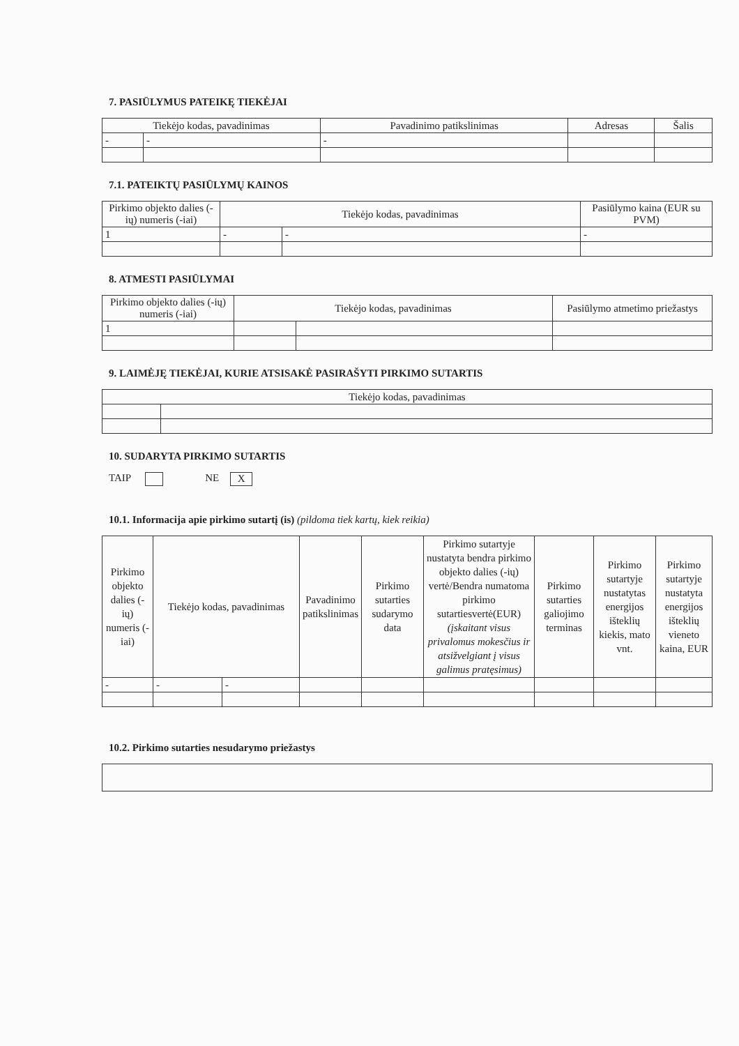7. PASIŪLYMUS PATEIKĘ TIEKĖJAI
| Tiekėjo kodas, pavadinimas | | Pavadinimo patikslinimas | Adresas | Šalis |
| --- | --- | --- | --- | --- |
| - | - | - | | |
7.1. PATEIKTŲ PASIŪLYMŲ KAINOS
| Pirkimo objekto dalies (-ių) numeris (-iai) | Tiekėjo kodas, pavadinimas | | Pasiūlymo kaina (EUR su PVM) |
| --- | --- | --- | --- |
| 1 | - | - | - |
8. ATMESTI PASIŪLYMAI
| Pirkimo objekto dalies (-ių) numeris (-iai) | Tiekėjo kodas, pavadinimas | | Pasiūlymo atmetimo priežastys |
| --- | --- | --- | --- |
| 1 | | | |
9. LAIMĖJĘ TIEKĖJAI, KURIE ATSISAKĖ PASIRAŠYTI PIRKIMO SUTARTIS
| Tiekėjo kodas, pavadinimas | |
| --- | --- |
10. SUDARYTA PIRKIMO SUTARTIS
TAIP NE X
10.1. Informacija apie pirkimo sutartį (is) (pildoma tiek kartų, kiek reikia)
| Pirkimo objekto dalies (-ių) numeris (-iai) | Tiekėjo kodas, pavadinimas | | Pavadinimo patikslinimas | Pirkimo sutarties sudarymo data | Pirkimo sutartyje nustatyta bendra pirkimo objekto dalies (-ių) vertė/Bendra numatoma pirkimo sutartiesvertė(EUR) (įskaitant visus privalomus mokesčius ir atsižvelgiant į visus galimus pratęsimus) | Pirkimo sutarties galiojimo terminas | Pirkimo sutartyje nustatytas energijos išteklių kiekis, mato vnt. | Pirkimo sutartyje nustatyta energijos išteklių vieneto kaina, EUR |
| --- | --- | --- | --- | --- | --- | --- | --- | --- |
| - | - | - | | | | | | |
10.2. Pirkimo sutarties nesudarymo priežastys